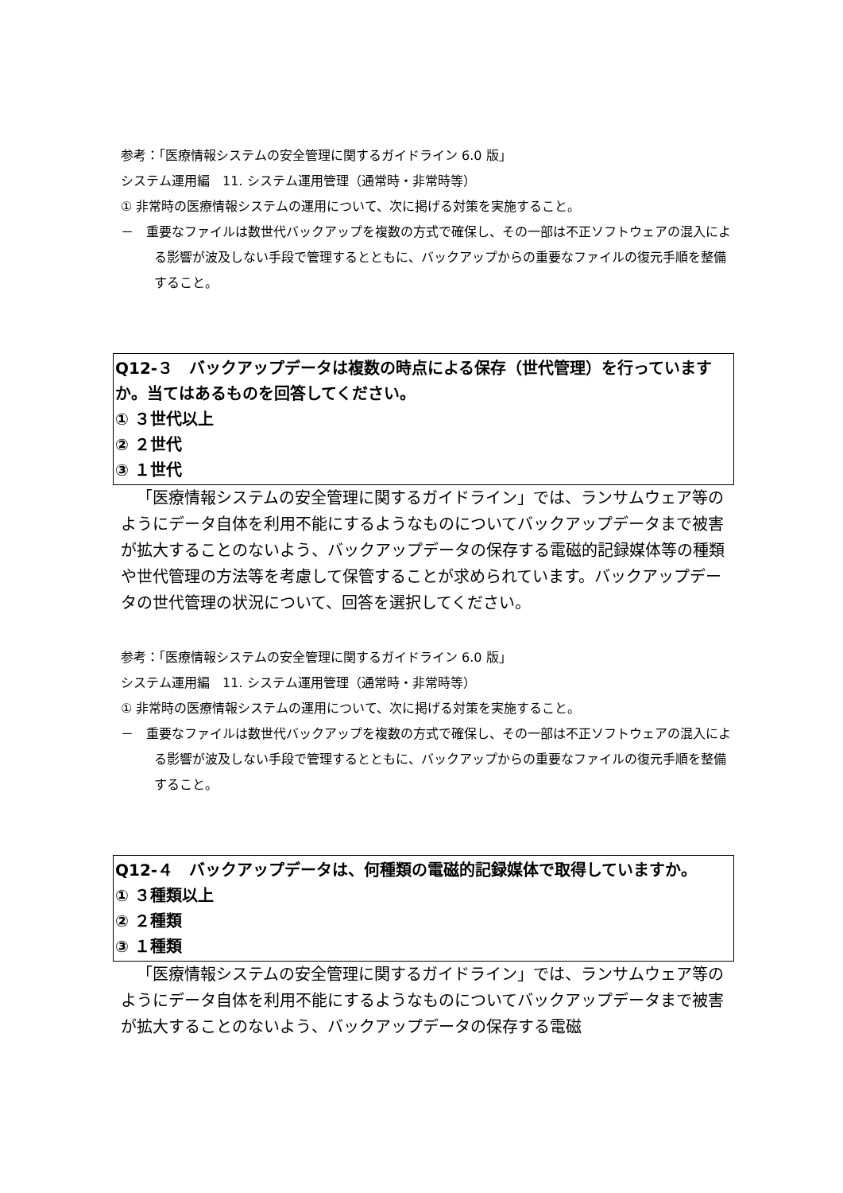参考：「医療情報システムの安全管理に関するガイドライン 6.0 版」
システム運用編　11. システム運用管理（通常時・非常時等）
① 非常時の医療情報システムの運用について、次に掲げる対策を実施すること。
－　重要なファイルは数世代バックアップを複数の方式で確保し、その一部は不正ソフトウェアの混入による影響が波及しない手段で管理するとともに、バックアップからの重要なファイルの復元手順を整備すること。
Q12-３　バックアップデータは複数の時点による保存（世代管理）を行っていますか。当てはあるものを回答してください。
① ３世代以上
② ２世代
③ １世代
「医療情報システムの安全管理に関するガイドライン」では、ランサムウェア等のようにデータ自体を利用不能にするようなものについてバックアップデータまで被害が拡大することのないよう、バックアップデータの保存する電磁的記録媒体等の種類や世代管理の方法等を考慮して保管することが求められています。バックアップデータの世代管理の状況について、回答を選択してください。
参考：「医療情報システムの安全管理に関するガイドライン 6.0 版」
システム運用編　11. システム運用管理（通常時・非常時等）
① 非常時の医療情報システムの運用について、次に掲げる対策を実施すること。
－　重要なファイルは数世代バックアップを複数の方式で確保し、その一部は不正ソフトウェアの混入による影響が波及しない手段で管理するとともに、バックアップからの重要なファイルの復元手順を整備すること。
Q12-４　バックアップデータは、何種類の電磁的記録媒体で取得していますか。
① ３種類以上
② ２種類
③ １種類
「医療情報システムの安全管理に関するガイドライン」では、ランサムウェア等のようにデータ自体を利用不能にするようなものについてバックアップデータまで被害が拡大することのないよう、バックアップデータの保存する電磁